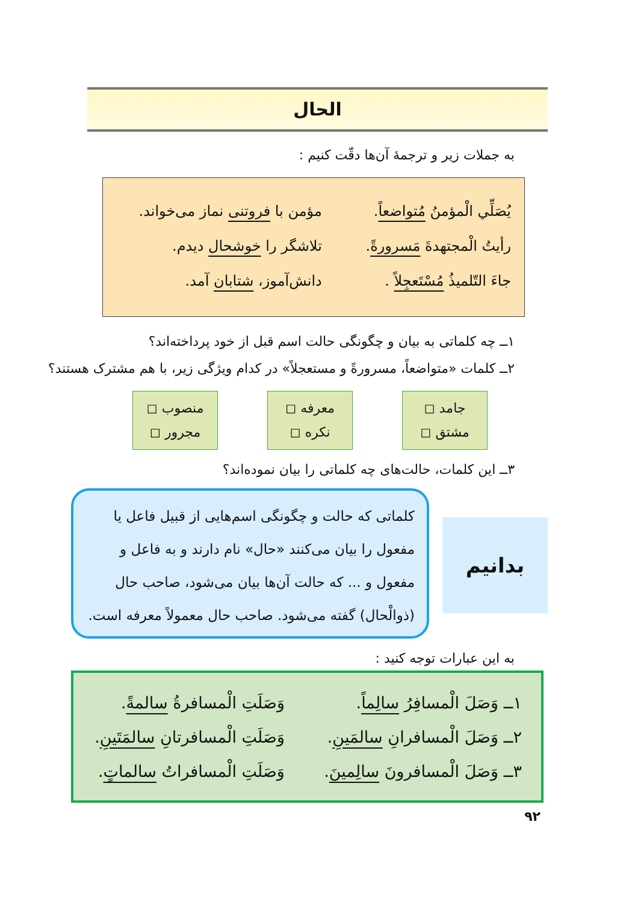الحال
به جملات زیر و ترجمهٔ آن‌ها دقّت کنیم :
| يُصَلِّي الْمؤمنُ مُتواضعاً . | مؤمن با فروتنی نماز می‌خواند. |
| رأيتُ الْمجتهدةَ مَسرورةً . | تلاشگر را خوشحال دیدم. |
| جاءَ التّلميذُ مُسْتَعجِلاً . | دانش‌آموز، شتابان آمد. |
۱ــ چه کلماتی به بیان و چگونگی حالت اسم قبل از خود پرداخته‌اند؟
۲ــ کلمات «متواضعاً، مسرورةً و مستعجلاً» در کدام ویژگی زیر، با هم مشترک هستند؟
جامد ◻
مشتق ◻
معرفه ◻
نکره ◻
منصوب ◻
مجرور ◻
۳ــ این کلمات، حالت‌های چه کلماتی را بیان نموده‌اند؟
بدانیم
کلماتی که حالت و چگونگی اسم‌هایی از قبیل فاعل یا مفعول را بیان می‌کنند «حال» نام دارند و به فاعل و مفعول و ... که حالت آن‌ها بیان می‌شود، صاحب حال (ذوالْحال) گفته می‌شود. صاحب حال معمولاً معرفه است.
به این عبارات توجه کنید :
| ۱ــ وَصَلَ الْمسافِرُ سالِماً . | وَصَلَتِ الْمسافرةُ سالمةً . |
| ۲ــ وَصَلَ الْمسافرانِ سالمَينِ . | وَصَلَتِ الْمسافرتانِ سالمَتَينِ . |
| ۳ــ وَصَلَ الْمسافرونَ سالِمينَ . | وَصَلَتِ الْمسافراتُ سالماتٍ . |
۹۲